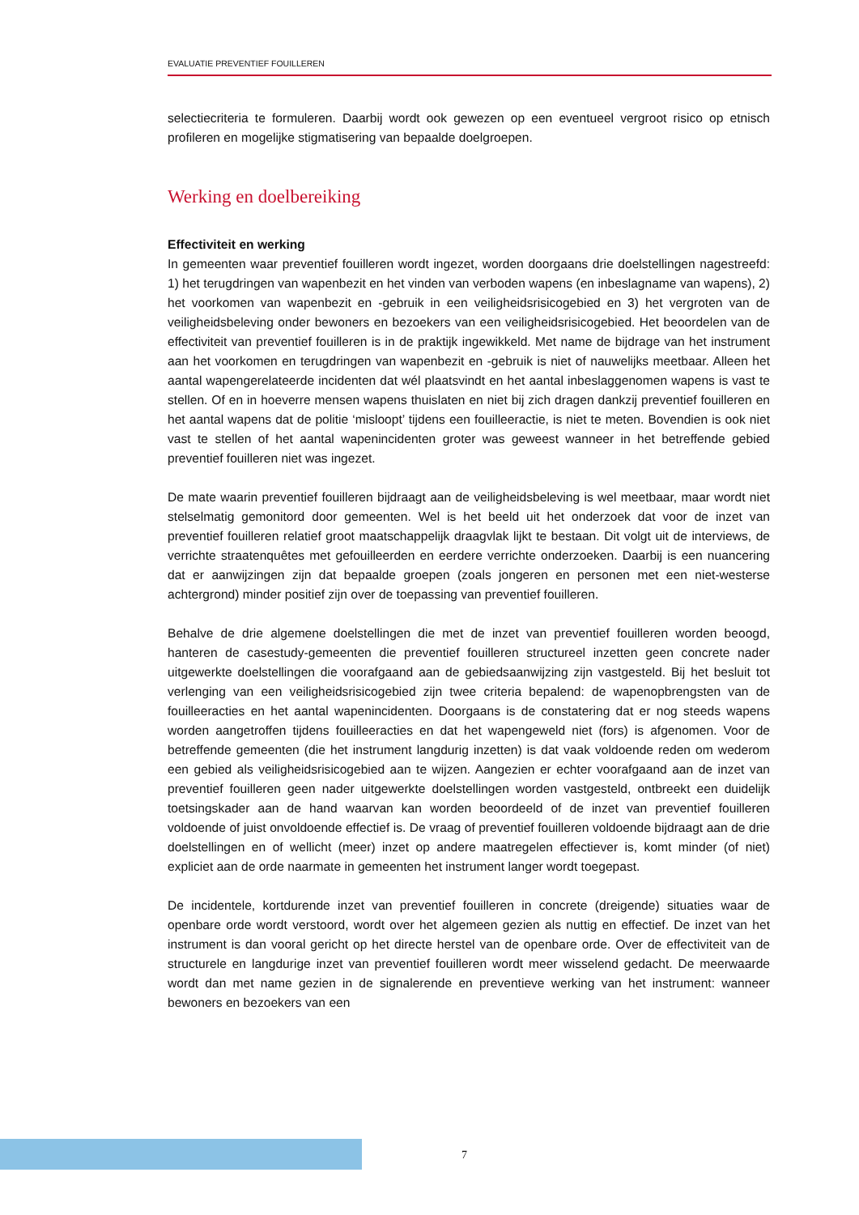EVALUATIE PREVENTIEF FOUILLEREN
selectiecriteria te formuleren. Daarbij wordt ook gewezen op een eventueel vergroot risico op etnisch profileren en mogelijke stigmatisering van bepaalde doelgroepen.
Werking en doelbereiking
Effectiviteit en werking
In gemeenten waar preventief fouilleren wordt ingezet, worden doorgaans drie doelstellingen nagestreefd: 1) het terugdringen van wapenbezit en het vinden van verboden wapens (en inbeslagname van wapens), 2) het voorkomen van wapenbezit en -gebruik in een veiligheidsrisicogebied en 3) het vergroten van de veiligheidsbeleving onder bewoners en bezoekers van een veiligheidsrisicogebied. Het beoordelen van de effectiviteit van preventief fouilleren is in de praktijk ingewikkeld. Met name de bijdrage van het instrument aan het voorkomen en terugdringen van wapenbezit en -gebruik is niet of nauwelijks meetbaar. Alleen het aantal wapengerelateerde incidenten dat wél plaatsvindt en het aantal inbeslaggenomen wapens is vast te stellen. Of en in hoeverre mensen wapens thuislaten en niet bij zich dragen dankzij preventief fouilleren en het aantal wapens dat de politie ‘misloopt’ tijdens een fouilleeractie, is niet te meten. Bovendien is ook niet vast te stellen of het aantal wapenincidenten groter was geweest wanneer in het betreffende gebied preventief fouilleren niet was ingezet.
De mate waarin preventief fouilleren bijdraagt aan de veiligheidsbeleving is wel meetbaar, maar wordt niet stelselmatig gemonitord door gemeenten. Wel is het beeld uit het onderzoek dat voor de inzet van preventief fouilleren relatief groot maatschappelijk draagvlak lijkt te bestaan. Dit volgt uit de interviews, de verrichte straatenquêtes met gefouilleerden en eerdere verrichte onderzoeken. Daarbij is een nuancering dat er aanwijzingen zijn dat bepaalde groepen (zoals jongeren en personen met een niet-westerse achtergrond) minder positief zijn over de toepassing van preventief fouilleren.
Behalve de drie algemene doelstellingen die met de inzet van preventief fouilleren worden beoogd, hanteren de casestudy-gemeenten die preventief fouilleren structureel inzetten geen concrete nader uitgewerkte doelstellingen die voorafgaand aan de gebiedsaanwijzing zijn vastgesteld. Bij het besluit tot verlenging van een veiligheidsrisicogebied zijn twee criteria bepalend: de wapenopbrengsten van de fouilleeracties en het aantal wapenincidenten. Doorgaans is de constatering dat er nog steeds wapens worden aangetroffen tijdens fouilleeracties en dat het wapengeweld niet (fors) is afgenomen. Voor de betreffende gemeenten (die het instrument langdurig inzetten) is dat vaak voldoende reden om wederom een gebied als veiligheidsrisicogebied aan te wijzen. Aangezien er echter voorafgaand aan de inzet van preventief fouilleren geen nader uitgewerkte doelstellingen worden vastgesteld, ontbreekt een duidelijk toetsingskader aan de hand waarvan kan worden beoordeeld of de inzet van preventief fouilleren voldoende of juist onvoldoende effectief is. De vraag of preventief fouilleren voldoende bijdraagt aan de drie doelstellingen en of wellicht (meer) inzet op andere maatregelen effectiever is, komt minder (of niet) expliciet aan de orde naarmate in gemeenten het instrument langer wordt toegepast.
De incidentele, kortdurende inzet van preventief fouilleren in concrete (dreigende) situaties waar de openbare orde wordt verstoord, wordt over het algemeen gezien als nuttig en effectief. De inzet van het instrument is dan vooral gericht op het directe herstel van de openbare orde. Over de effectiviteit van de structurele en langdurige inzet van preventief fouilleren wordt meer wisselend gedacht. De meerwaarde wordt dan met name gezien in de signalerende en preventieve werking van het instrument: wanneer bewoners en bezoekers van een
7